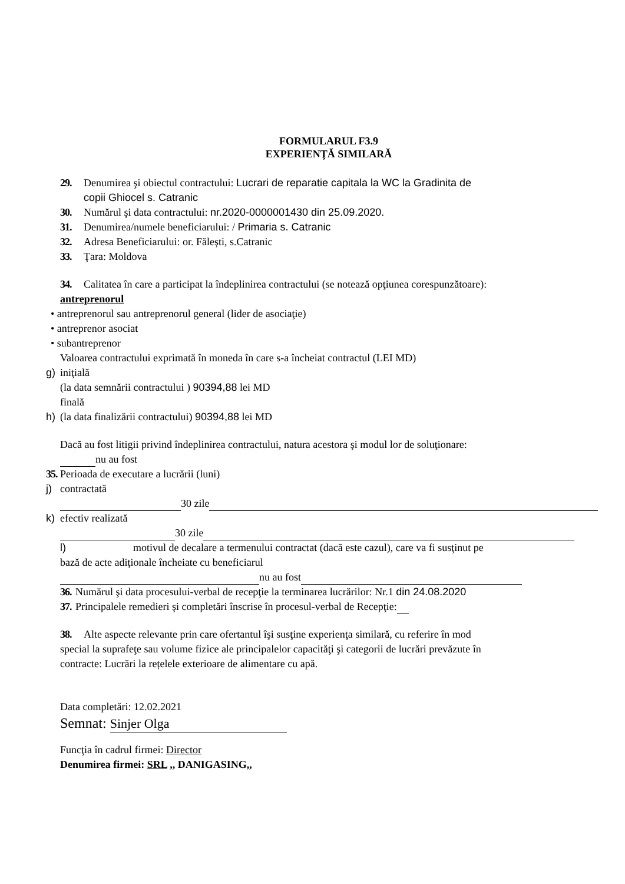FORMULARUL F3.9
EXPERIENŢĂ SIMILARĂ
29. Denumirea şi obiectul contractului: Lucrari de reparatie capitala la WC la Gradinita de
copii Ghiocel s. Catranic
30. Numărul şi data contractului: nr.2020-0000001430 din 25.09.2020.
31. Denumirea/numele beneficiarului: / Primaria s. Catranic
32. Adresa Beneficiarului: or. Fălești, s.Catranic
33. Ţara: Moldova
34. Calitatea în care a participat la îndeplinirea contractului (se notează opţiunea corespunzătoare):
antreprenorul
• antreprenorul sau antreprenorul general (lider de asociaţie)
• antreprenor asociat
• subantreprenor
Valoarea contractului exprimată în moneda în care s-a încheiat contractul (LEI MD)
g) iniţială
(la data semnării contractului ) 90394,88 lei MD
finală
h) (la data finalizării contractului) 90394,88 lei MD
Dacă au fost litigii privind îndeplinirea contractului, natura acestora şi modul lor de soluţionare:
nu au fost
35. Perioada de executare a lucrării (luni)
j) contractată
30 zile
k) efectiv realizată
30 zile
l) motivul de decalare a termenului contractat (dacă este cazul), care va fi susţinut pe
bază de acte adiţionale încheiate cu beneficiarul
nu au fost
36. Numărul şi data procesului-verbal de recepţie la terminarea lucrărilor: Nr.1 din 24.08.2020
37. Principalele remedieri şi completări înscrise în procesul-verbal de Recepţie:
38. Alte aspecte relevante prin care ofertantul îşi susţine experienţa similară, cu referire în mod
special la suprafeţe sau volume fizice ale principalelor capacităţi şi categorii de lucrări prevăzute în
contracte: Lucrări la rețelele exterioare de alimentare cu apă.
Data completări: 12.02.2021
Semnat: Sinjer Olga
Funcţia în cadrul firmei: Director
Denumirea firmei: SRL ,, DANIGASING,,